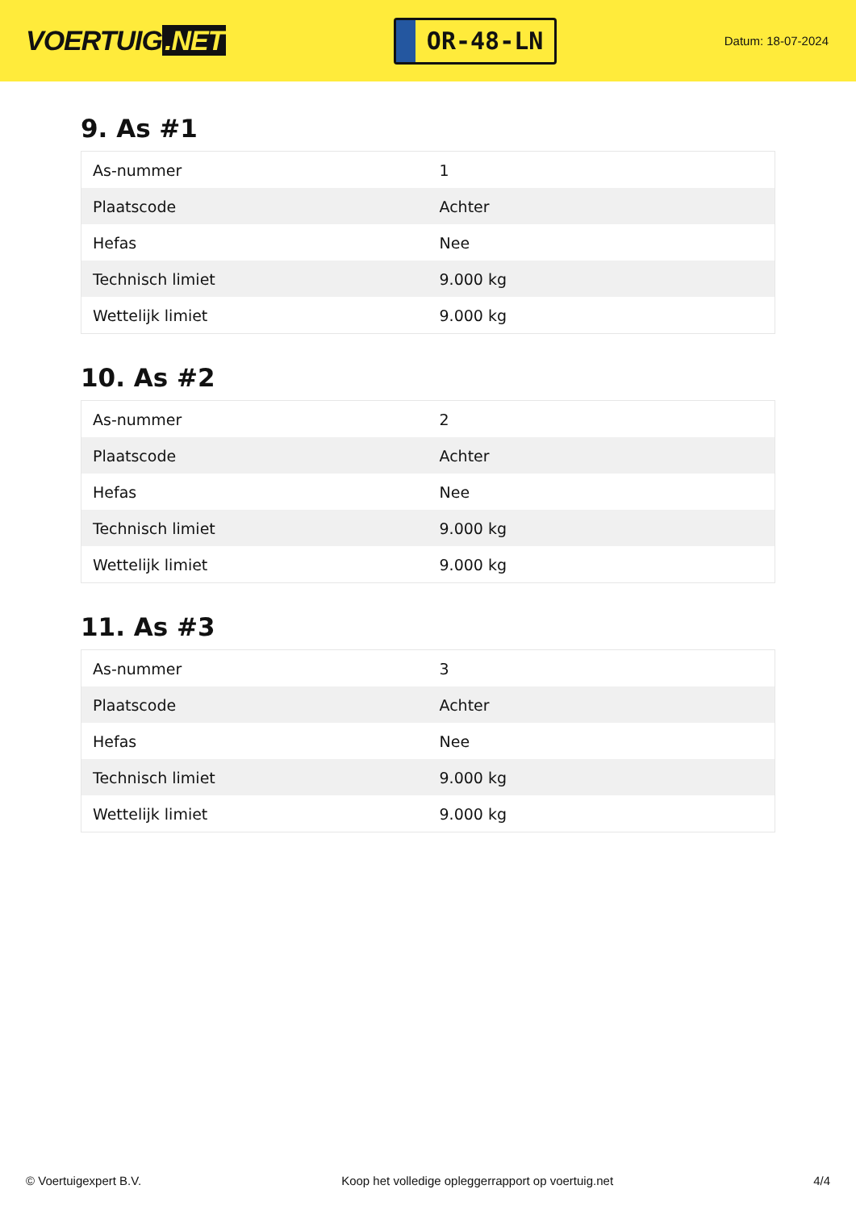VOERTUIG.NET
OR-48-LN
Datum: 18-07-2024
9. As #1
| As-nummer | 1 |
| Plaatscode | Achter |
| Hefas | Nee |
| Technisch limiet | 9.000 kg |
| Wettelijk limiet | 9.000 kg |
10. As #2
| As-nummer | 2 |
| Plaatscode | Achter |
| Hefas | Nee |
| Technisch limiet | 9.000 kg |
| Wettelijk limiet | 9.000 kg |
11. As #3
| As-nummer | 3 |
| Plaatscode | Achter |
| Hefas | Nee |
| Technisch limiet | 9.000 kg |
| Wettelijk limiet | 9.000 kg |
© Voertuigexpert B.V. Koop het volledige opleggerrapport op voertuig.net 4/4